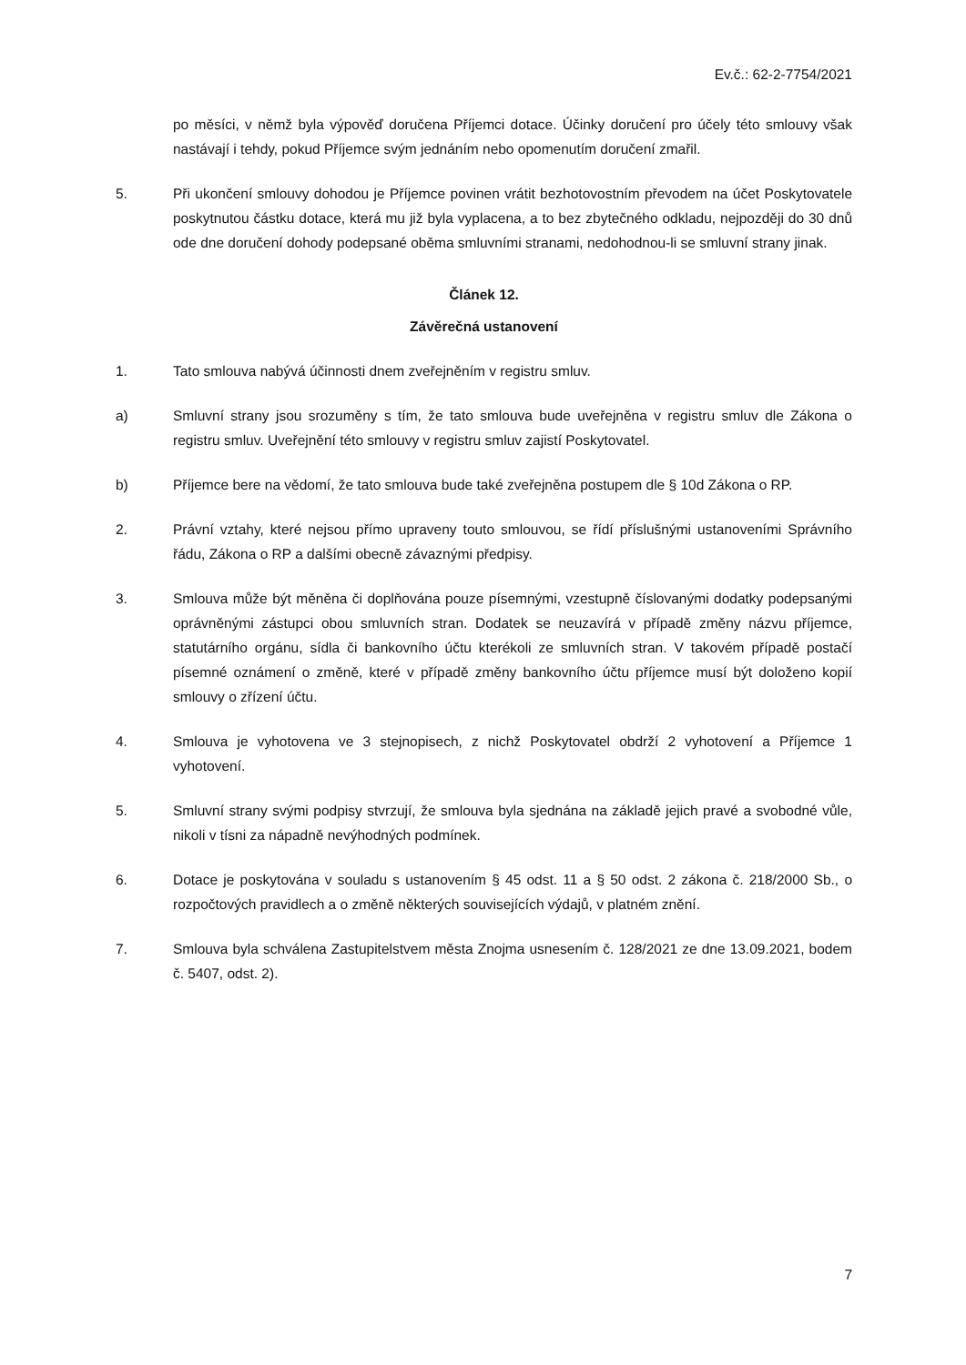Ev.č.: 62-2-7754/2021
po měsíci, v němž byla výpověď doručena Příjemci dotace. Účinky doručení pro účely této smlouvy však nastávají i tehdy, pokud Příjemce svým jednáním nebo opomenutím doručení zmařil.
5. Při ukončení smlouvy dohodou je Příjemce povinen vrátit bezhotovostním převodem na účet Poskytovatele poskytnutou částku dotace, která mu již byla vyplacena, a to bez zbytečného odkladu, nejpozději do 30 dnů ode dne doručení dohody podepsané oběma smluvními stranami, nedohodnou-li se smluvní strany jinak.
Článek 12.
Závěrečná ustanovení
1. Tato smlouva nabývá účinnosti dnem zveřejněním v registru smluv.
a) Smluvní strany jsou srozuměny s tím, že tato smlouva bude uveřejněna v registru smluv dle Zákona o registru smluv. Uveřejnění této smlouvy v registru smluv zajistí Poskytovatel.
b) Příjemce bere na vědomí, že tato smlouva bude také zveřejněna postupem dle § 10d Zákona o RP.
2. Právní vztahy, které nejsou přímo upraveny touto smlouvou, se řídí příslušnými ustanoveními Správního řádu, Zákona o RP a dalšími obecně závaznými předpisy.
3. Smlouva může být měněna či doplňována pouze písemnými, vzestupně číslovanými dodatky podepsanými oprávněnými zástupci obou smluvních stran. Dodatek se neuzavírá v případě změny názvu příjemce, statutárního orgánu, sídla či bankovního účtu kterékoli ze smluvních stran. V takovém případě postačí písemné oznámení o změně, které v případě změny bankovního účtu příjemce musí být doloženo kopií smlouvy o zřízení účtu.
4. Smlouva je vyhotovena ve 3 stejnopisech, z nichž Poskytovatel obdrží 2 vyhotovení a Příjemce 1 vyhotovení.
5. Smluvní strany svými podpisy stvrzují, že smlouva byla sjednána na základě jejich pravé a svobodné vůle, nikoli v tísni za nápadně nevýhodných podmínek.
6. Dotace je poskytována v souladu s ustanovením § 45 odst. 11 a § 50 odst. 2 zákona č. 218/2000 Sb., o rozpočtových pravidlech a o změně některých souvisejících výdajů, v platném znění.
7. Smlouva byla schválena Zastupitelstvem města Znojma usnesením č. 128/2021 ze dne 13.09.2021, bodem č. 5407, odst. 2).
7